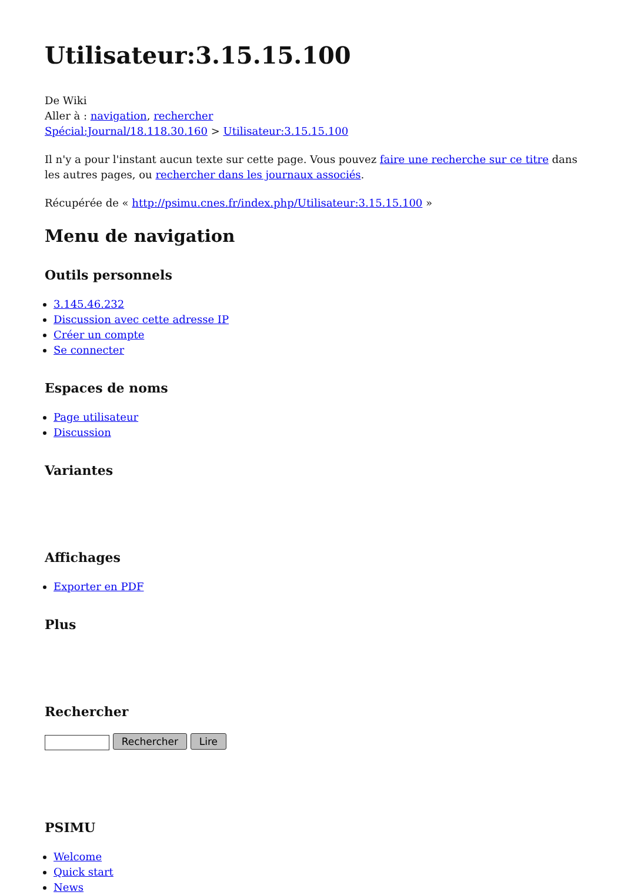Utilisateur:3.15.15.100
De Wiki
Aller à : navigation, rechercher
Spécial:Journal/18.118.30.160 > Utilisateur:3.15.15.100
Il n'y a pour l'instant aucun texte sur cette page. Vous pouvez faire une recherche sur ce titre dans les autres pages, ou rechercher dans les journaux associés.
Récupérée de « http://psimu.cnes.fr/index.php/Utilisateur:3.15.15.100 »
Menu de navigation
Outils personnels
3.145.46.232
Discussion avec cette adresse IP
Créer un compte
Se connecter
Espaces de noms
Page utilisateur
Discussion
Variantes
Affichages
Exporter en PDF
Plus
Rechercher
Rechercher Lire
PSIMU
Welcome
Quick start
News